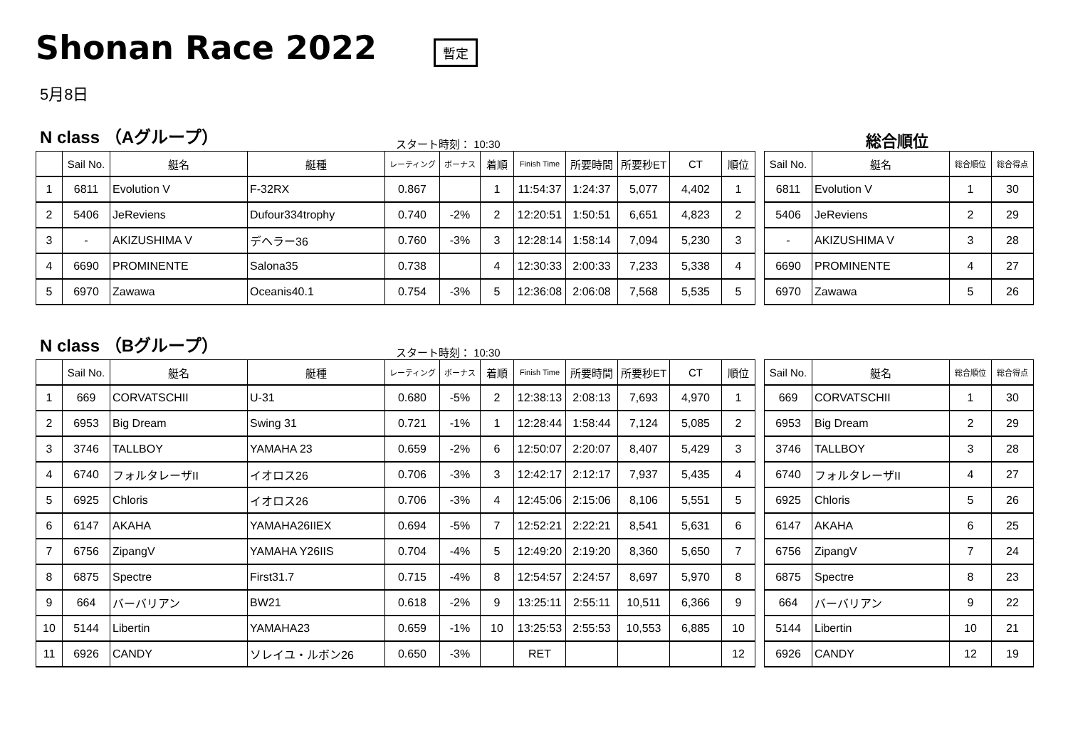Shonan Race 2022
暫定
5月8日
N class （Aグループ）
スタート時刻： 10:30
総合順位
| | Sail No. | 艇名 | 艇種 | レーティング | ボーナス | 着順 | Finish Time | 所要時間 | 所要秒ET | CT | 順位 |
| --- | --- | --- | --- | --- | --- | --- | --- | --- | --- | --- | --- |
| 1 | 6811 | Evolution V | F-32RX | 0.867 | | 1 | 11:54:37 | 1:24:37 | 5,077 | 4,402 | 1 |
| 2 | 5406 | JeReviens | Dufour334trophy | 0.740 | -2% | 2 | 12:20:51 | 1:50:51 | 6,651 | 4,823 | 2 |
| 3 | - | AKIZUSHIMA V | デヘラー36 | 0.760 | -3% | 3 | 12:28:14 | 1:58:14 | 7,094 | 5,230 | 3 |
| 4 | 6690 | PROMINENTE | Salona35 | 0.738 | | 4 | 12:30:33 | 2:00:33 | 7,233 | 5,338 | 4 |
| 5 | 6970 | Zawawa | Oceanis40.1 | 0.754 | -3% | 5 | 12:36:08 | 2:06:08 | 7,568 | 5,535 | 5 |
| Sail No. | 艇名 | 総合順位 | 総合得点 |
| --- | --- | --- | --- |
| 6811 | Evolution V | 1 | 30 |
| 5406 | JeReviens | 2 | 29 |
| - | AKIZUSHIMA V | 3 | 28 |
| 6690 | PROMINENTE | 4 | 27 |
| 6970 | Zawawa | 5 | 26 |
N class （Bグループ）
スタート時刻： 10:30
| | Sail No. | 艇名 | 艇種 | レーティング | ボーナス | 着順 | Finish Time | 所要時間 | 所要秒ET | CT | 順位 |
| --- | --- | --- | --- | --- | --- | --- | --- | --- | --- | --- | --- |
| 1 | 669 | CORVATSCHII | U-31 | 0.680 | -5% | 2 | 12:38:13 | 2:08:13 | 7,693 | 4,970 | 1 |
| 2 | 6953 | Big Dream | Swing 31 | 0.721 | -1% | 1 | 12:28:44 | 1:58:44 | 7,124 | 5,085 | 2 |
| 3 | 3746 | TALLBOY | YAMAHA 23 | 0.659 | -2% | 6 | 12:50:07 | 2:20:07 | 8,407 | 5,429 | 3 |
| 4 | 6740 | フォルタレーザII | イオロス26 | 0.706 | -3% | 3 | 12:42:17 | 2:12:17 | 7,937 | 5,435 | 4 |
| 5 | 6925 | Chloris | イオロス26 | 0.706 | -3% | 4 | 12:45:06 | 2:15:06 | 8,106 | 5,551 | 5 |
| 6 | 6147 | AKAHA | YAMAHA26IIEX | 0.694 | -5% | 7 | 12:52:21 | 2:22:21 | 8,541 | 5,631 | 6 |
| 7 | 6756 | ZipangV | YAMAHA Y26IIS | 0.704 | -4% | 5 | 12:49:20 | 2:19:20 | 8,360 | 5,650 | 7 |
| 8 | 6875 | Spectre | First31.7 | 0.715 | -4% | 8 | 12:54:57 | 2:24:57 | 8,697 | 5,970 | 8 |
| 9 | 664 | バーバリアン | BW21 | 0.618 | -2% | 9 | 13:25:11 | 2:55:11 | 10,511 | 6,366 | 9 |
| 10 | 5144 | Libertin | YAMAHA23 | 0.659 | -1% | 10 | 13:25:53 | 2:55:53 | 10,553 | 6,885 | 10 |
| 11 | 6926 | CANDY | ソレイユ・ルボン26 | 0.650 | -3% | | RET | | | | 12 |
| Sail No. | 艇名 | 総合順位 | 総合得点 |
| --- | --- | --- | --- |
| 669 | CORVATSCHII | 1 | 30 |
| 6953 | Big Dream | 2 | 29 |
| 3746 | TALLBOY | 3 | 28 |
| 6740 | フォルタレーザII | 4 | 27 |
| 6925 | Chloris | 5 | 26 |
| 6147 | AKAHA | 6 | 25 |
| 6756 | ZipangV | 7 | 24 |
| 6875 | Spectre | 8 | 23 |
| 664 | バーバリアン | 9 | 22 |
| 5144 | Libertin | 10 | 21 |
| 6926 | CANDY | 12 | 19 |